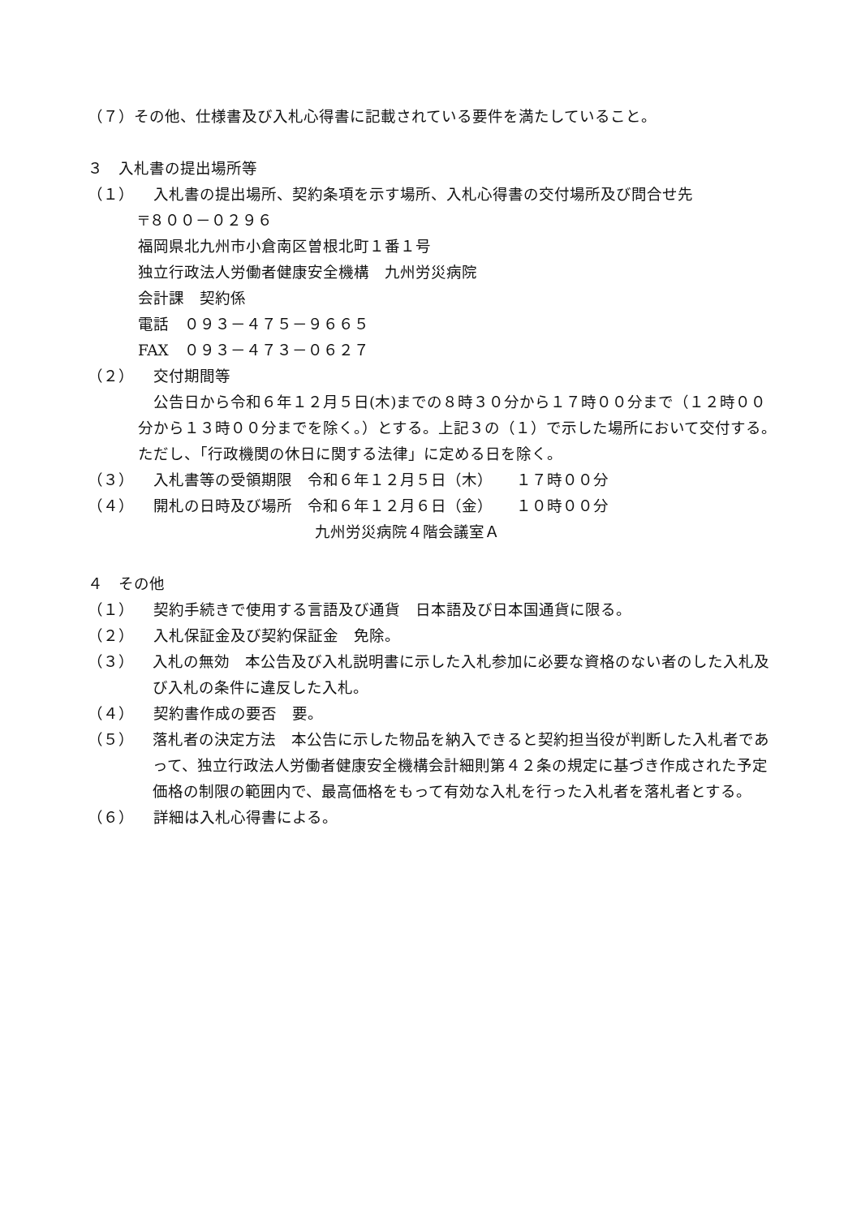（７）その他、仕様書及び入札心得書に記載されている要件を満たしていること。
３　入札書の提出場所等
（１）　入札書の提出場所、契約条項を示す場所、入札心得書の交付場所及び問合せ先
〒８００－０２９６
福岡県北九州市小倉南区曽根北町１番１号
独立行政法人労働者健康安全機構　九州労災病院
会計課　契約係
電話　０９３－４７５－９６６５
FAX　０９３－４７３－０６２７
（２）　交付期間等
　公告日から令和６年１２月５日(木)までの８時３０分から１７時００分まで（１２時００分から１３時００分までを除く。）とする。上記３の（１）で示した場所において交付する。ただし、「行政機関の休日に関する法律」に定める日を除く。
（３）　入札書等の受領期限　令和６年１２月５日（木）　　１７時００分
（４）　開札の日時及び場所　令和６年１２月６日（金）　　１０時００分
九州労災病院４階会議室Ａ
４　その他
（１）　契約手続きで使用する言語及び通貨　日本語及び日本国通貨に限る。
（２）　入札保証金及び契約保証金　免除。
（３） 入札の無効　本公告及び入札説明書に示した入札参加に必要な資格のない者のした入札及び入札の条件に違反した入札。
（４）　契約書作成の要否　要。
（５） 落札者の決定方法　本公告に示した物品を納入できると契約担当役が判断した入札者であって、独立行政法人労働者健康安全機構会計細則第４２条の規定に基づき作成された予定価格の制限の範囲内で、最高価格をもって有効な入札を行った入札者を落札者とする。
（６）　詳細は入札心得書による。